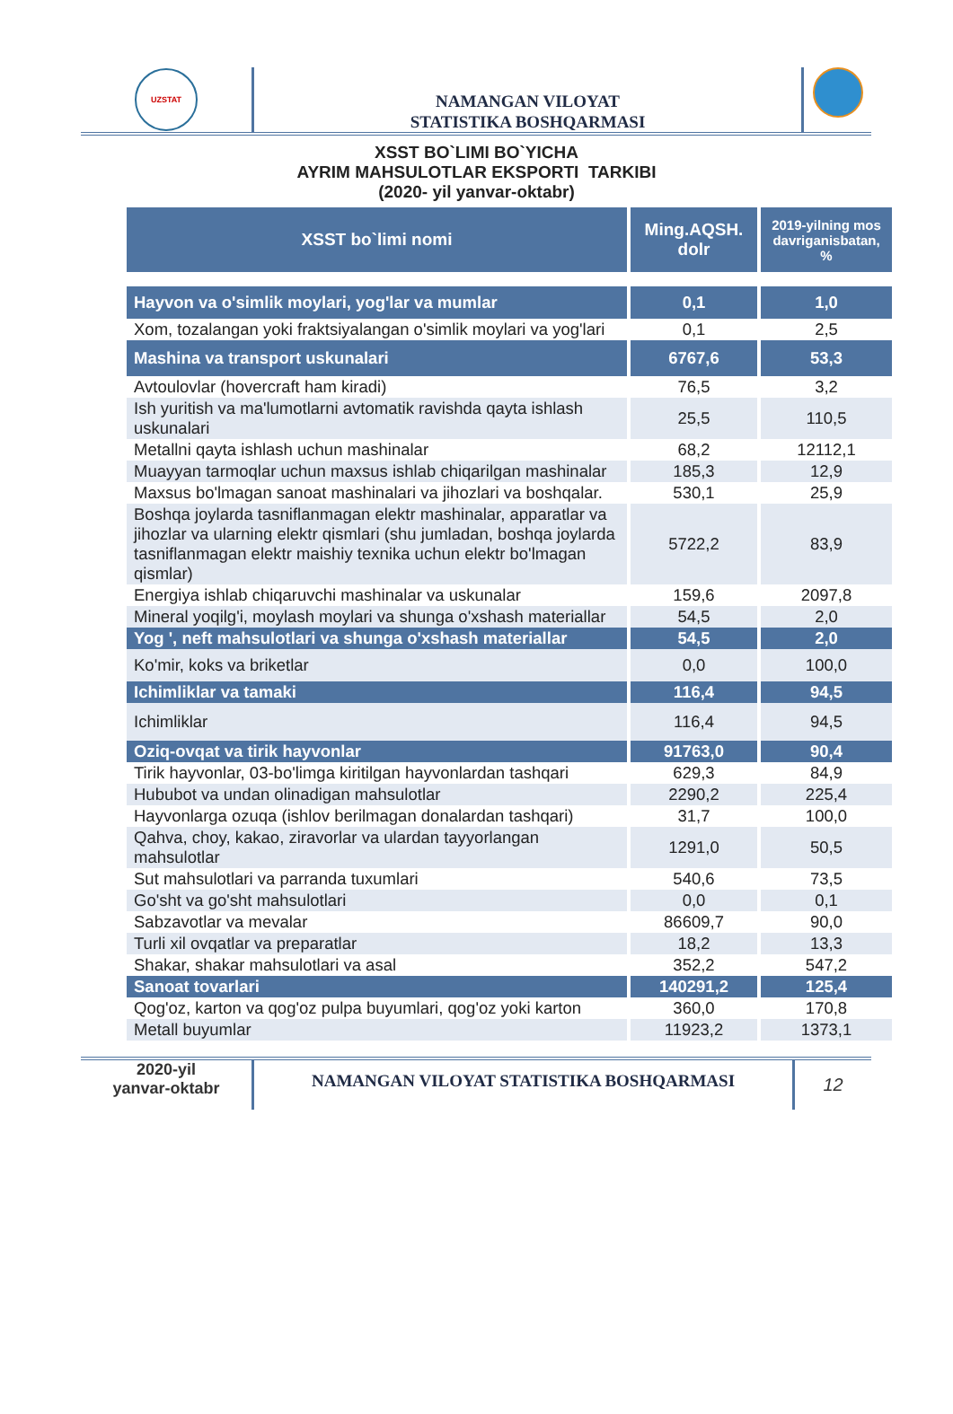UZSTAT
NAMANGAN VILOYAT
STATISTIKA BOSHQARMASI
XSST BO`LIMI BO`YICHA
AYRIM MAHSULOTLAR EKSPORTI TARKIBI
(2020- yil yanvar-oktabr)
| XSST bo`limi nomi | Ming.AQSH. dolr | 2019-yilning mos davriganisbatan, % |
| --- | --- | --- |
| Hayvon va o'simlik moylari, yog'lar va mumlar | 0,1 | 1,0 |
| Xom, tozalangan yoki fraktsiyalangan o'simlik moylari va yog'lari | 0,1 | 2,5 |
| Mashina va transport uskunalari | 6767,6 | 53,3 |
| Avtoulovlar (hovercraft ham kiradi) | 76,5 | 3,2 |
| Ish yuritish va ma'lumotlarni avtomatik ravishda qayta ishlash uskunalari | 25,5 | 110,5 |
| Metallni qayta ishlash uchun mashinalar | 68,2 | 12112,1 |
| Muayyan tarmoqlar uchun maxsus ishlab chiqarilgan mashinalar | 185,3 | 12,9 |
| Maxsus bo'lmagan sanoat mashinalari va jihozlari va boshqalar. | 530,1 | 25,9 |
| Boshqa joylarda tasniflanmagan elektr mashinalar, apparatlar va jihozlar va ularning elektr qismlari (shu jumladan, boshqa joylarda tasniflanmagan elektr maishiy texnika uchun elektr bo'lmagan qismlar) | 5722,2 | 83,9 |
| Energiya ishlab chiqaruvchi mashinalar va uskunalar | 159,6 | 2097,8 |
| Mineral yoqilg'i, moylash moylari va shunga o'xshash materiallar | 54,5 | 2,0 |
| Yog ', neft mahsulotlari va shunga o'xshash materiallar | 54,5 | 2,0 |
| Ko'mir, koks va briketlar | 0,0 | 100,0 |
| Ichimliklar va tamaki | 116,4 | 94,5 |
| Ichimliklar | 116,4 | 94,5 |
| Oziq-ovqat va tirik hayvonlar | 91763,0 | 90,4 |
| Tirik hayvonlar, 03-bo'limga kiritilgan hayvonlardan tashqari | 629,3 | 84,9 |
| Hububot va undan olinadigan mahsulotlar | 2290,2 | 225,4 |
| Hayvonlarga ozuqa (ishlov berilmagan donalardan tashqari) | 31,7 | 100,0 |
| Qahva, choy, kakao, ziravorlar va ulardan tayyorlangan mahsulotlar | 1291,0 | 50,5 |
| Sut mahsulotlari va parranda tuxumlari | 540,6 | 73,5 |
| Go'sht va go'sht mahsulotlari | 0,0 | 0,1 |
| Sabzavotlar va mevalar | 86609,7 | 90,0 |
| Turli xil ovqatlar va preparatlar | 18,2 | 13,3 |
| Shakar, shakar mahsulotlari va asal | 352,2 | 547,2 |
| Sanoat tovarlari | 140291,2 | 125,4 |
| Qog'oz, karton va qog'oz pulpa buyumlari, qog'oz yoki karton | 360,0 | 170,8 |
| Metall buyumlar | 11923,2 | 1373,1 |
2020-yil
yanvar-oktabr
NAMANGAN VILOYAT STATISTIKA BOSHQARMASI
12